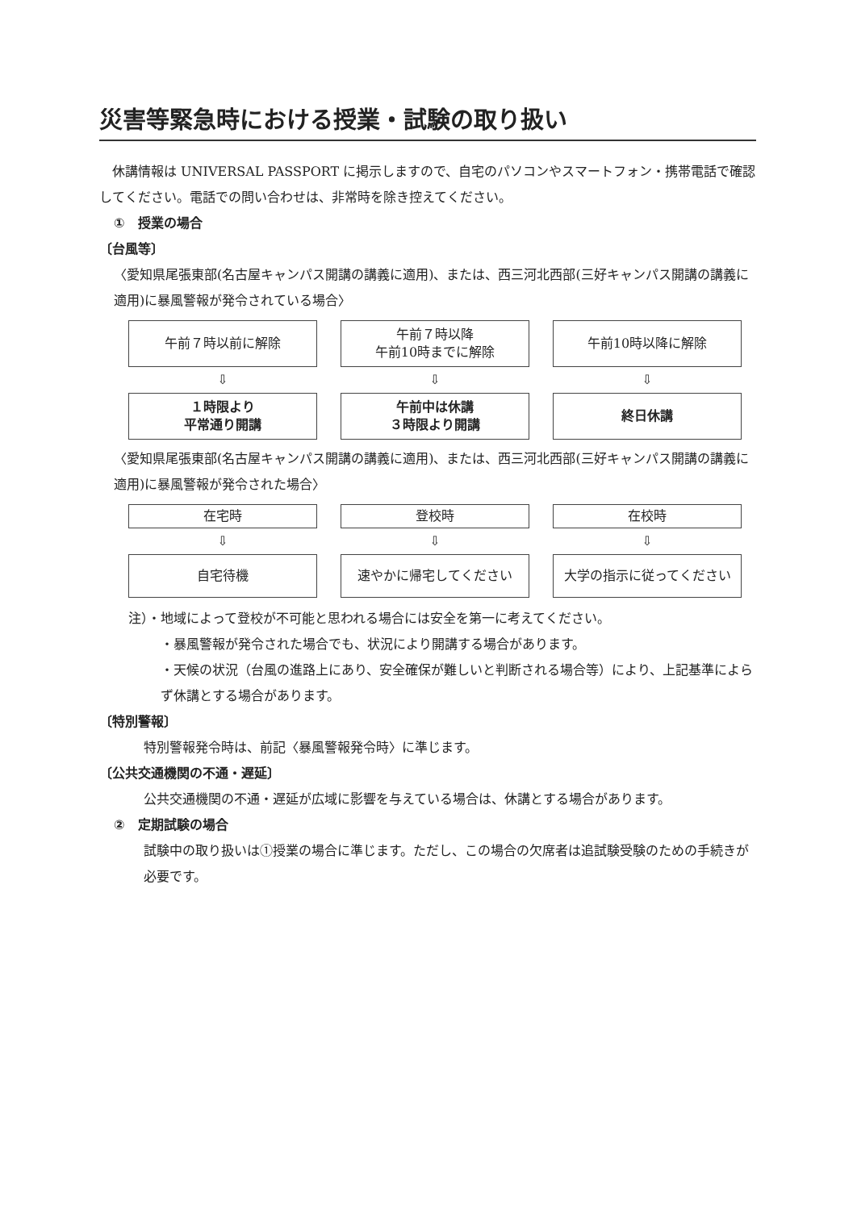災害等緊急時における授業・試験の取り扱い
　休講情報は UNIVERSAL PASSPORT に掲示しますので、自宅のパソコンやスマートフォン・携帯電話で確認してください。電話での問い合わせは、非常時を除き控えてください。
①　授業の場合
〔台風等〕
〈愛知県尾張東部(名古屋キャンパス開講の講義に適用)、または、西三河北西部(三好キャンパス開講の講義に適用)に暴風警報が発令されている場合〉
午前７時以前に解除 午前７時以降
午前10時までに解除
午前10時以降に解除
⇩ ⇩ ⇩
１時限より
平常通り開講
午前中は休講
３時限より開講
終日休講
〈愛知県尾張東部(名古屋キャンパス開講の講義に適用)、または、西三河北西部(三好キャンパス開講の講義に適用)に暴風警報が発令された場合〉
在宅時 登校時 在校時
⇩ ⇩ ⇩
自宅待機 速やかに帰宅してください 大学の指示に従ってください
注）・地域によって登校が不可能と思われる場合には安全を第一に考えてください。
・暴風警報が発令された場合でも、状況により開講する場合があります。
・天候の状況（台風の進路上にあり、安全確保が難しいと判断される場合等）により、上記基準によらず休講とする場合があります。
〔特別警報〕
特別警報発令時は、前記〈暴風警報発令時〉に準じます。
〔公共交通機関の不通・遅延〕
公共交通機関の不通・遅延が広域に影響を与えている場合は、休講とする場合があります。
②　定期試験の場合
試験中の取り扱いは①授業の場合に準じます。ただし、この場合の欠席者は追試験受験のための手続きが必要です。